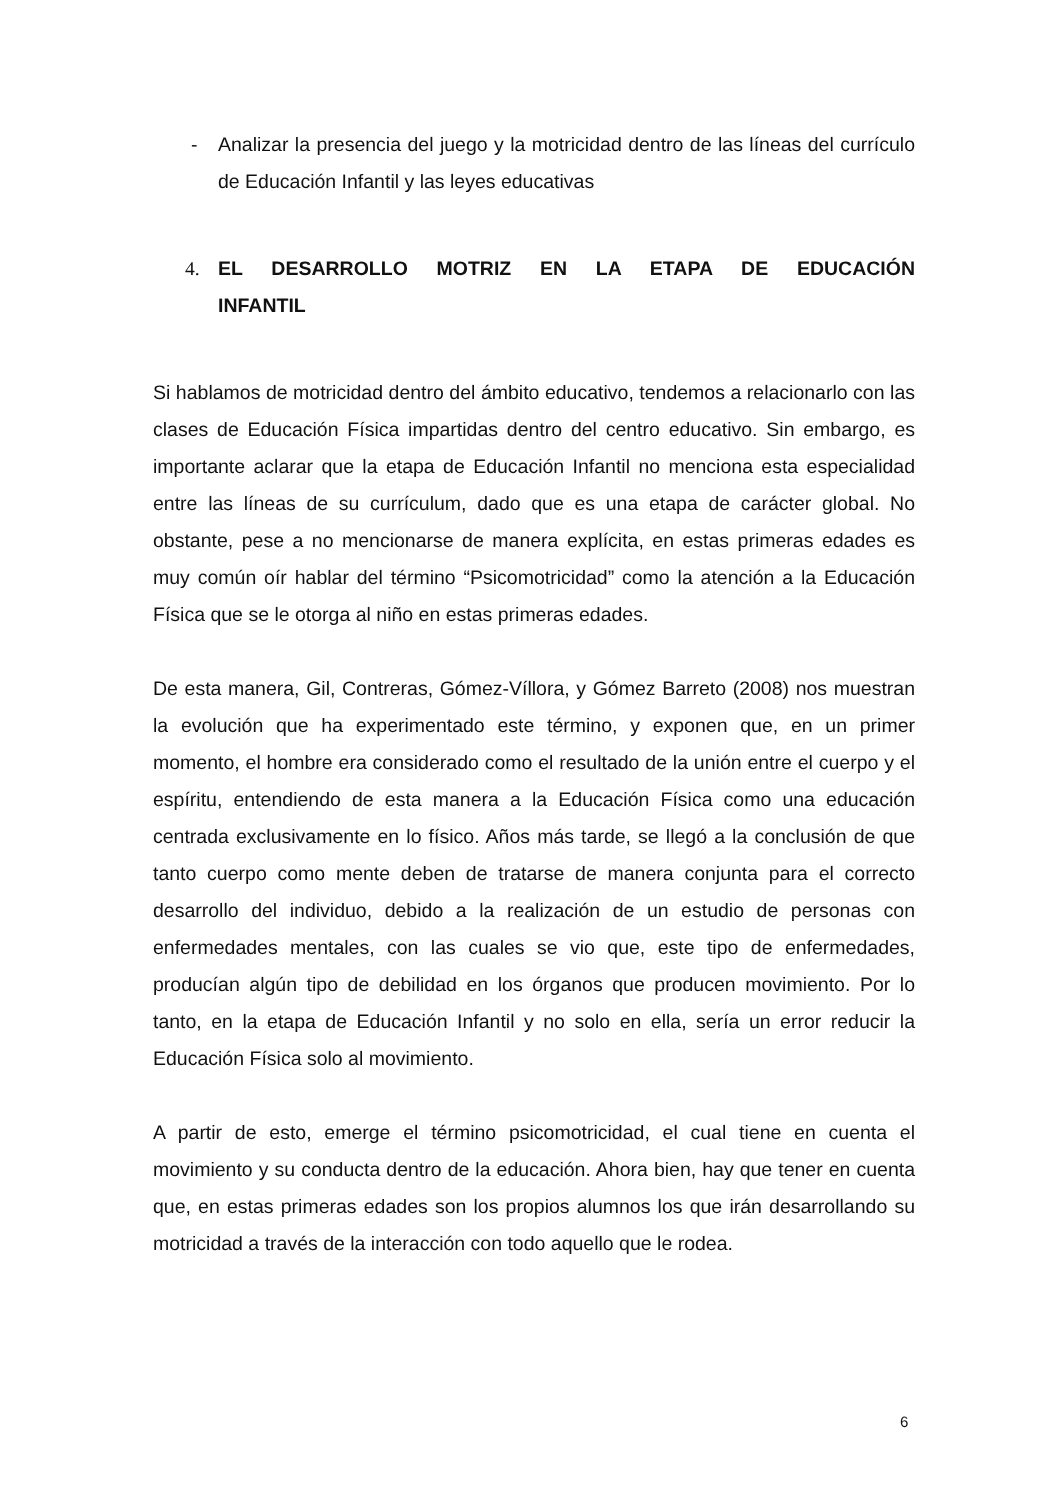- Analizar la presencia del juego y la motricidad dentro de las líneas del currículo de Educación Infantil y las leyes educativas
4. EL DESARROLLO MOTRIZ EN LA ETAPA DE EDUCACIÓN INFANTIL
Si hablamos de motricidad dentro del ámbito educativo, tendemos a relacionarlo con las clases de Educación Física impartidas dentro del centro educativo. Sin embargo, es importante aclarar que la etapa de Educación Infantil no menciona esta especialidad entre las líneas de su currículum, dado que es una etapa de carácter global. No obstante, pese a no mencionarse de manera explícita, en estas primeras edades es muy común oír hablar del término “Psicomotricidad” como la atención a la Educación Física que se le otorga al niño en estas primeras edades.
De esta manera, Gil, Contreras, Gómez-Víllora, y Gómez Barreto (2008) nos muestran la evolución que ha experimentado este término, y exponen que, en un primer momento, el hombre era considerado como el resultado de la unión entre el cuerpo y el espíritu, entendiendo de esta manera a la Educación Física como una educación centrada exclusivamente en lo físico. Años más tarde, se llegó a la conclusión de que tanto cuerpo como mente deben de tratarse de manera conjunta para el correcto desarrollo del individuo, debido a la realización de un estudio de personas con enfermedades mentales, con las cuales se vio que, este tipo de enfermedades, producían algún tipo de debilidad en los órganos que producen movimiento. Por lo tanto, en la etapa de Educación Infantil y no solo en ella, sería un error reducir la Educación Física solo al movimiento.
A partir de esto, emerge el término psicomotricidad, el cual tiene en cuenta el movimiento y su conducta dentro de la educación. Ahora bien, hay que tener en cuenta que, en estas primeras edades son los propios alumnos los que irán desarrollando su motricidad a través de la interacción con todo aquello que le rodea.
6